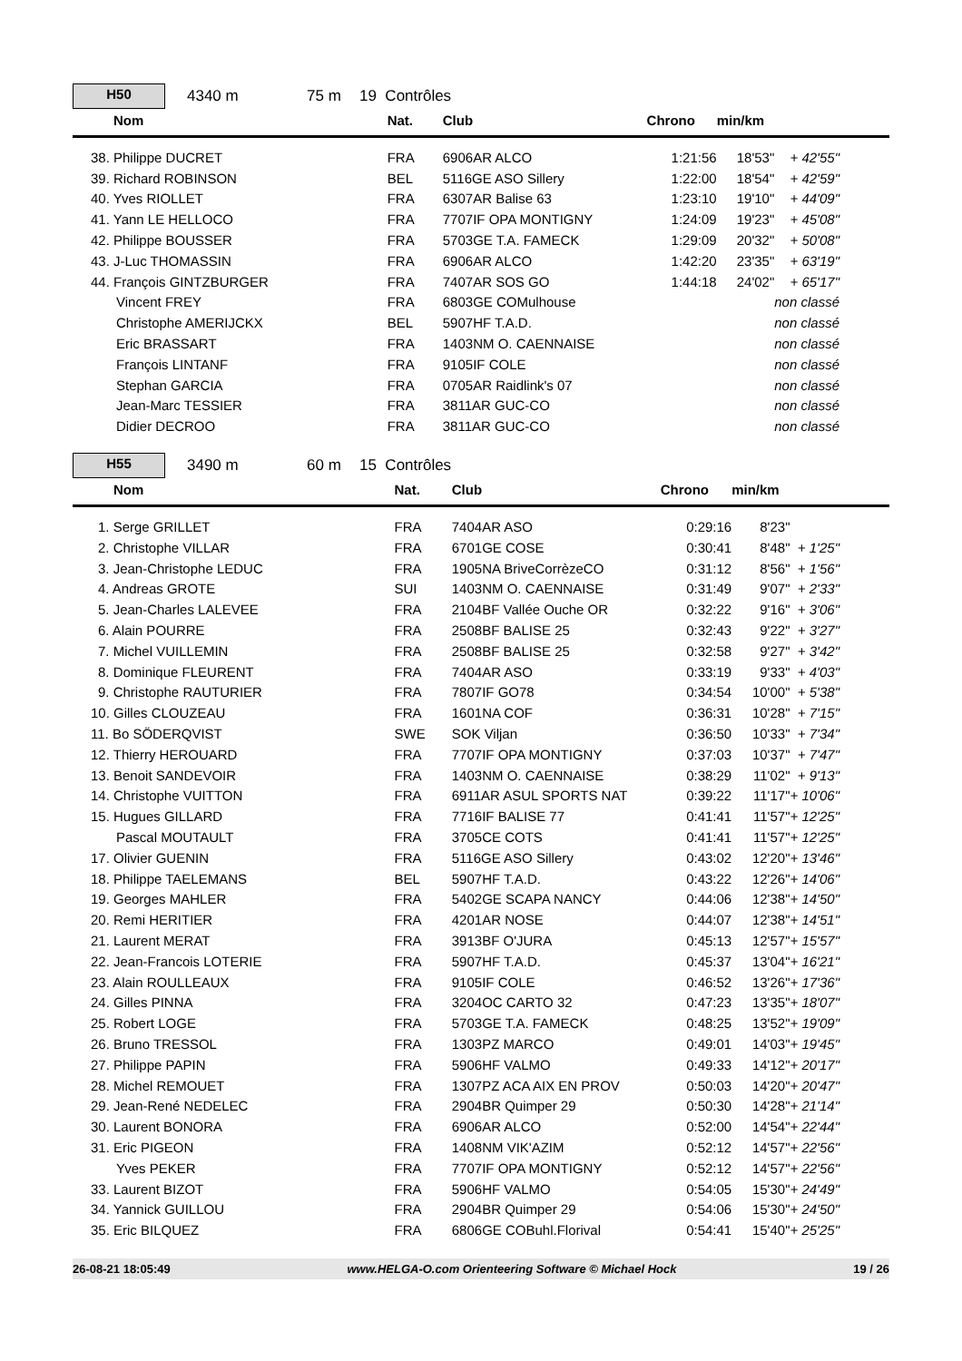H50
4340 m 75 m 19 Contrôles
| Nom | Nat. | Club | Chrono | min/km | |
| --- | --- | --- | --- | --- | --- |
| 38. Philippe DUCRET | FRA | 6906AR ALCO | 1:21:56 | 18'53" | + 42'55" |
| 39. Richard ROBINSON | BEL | 5116GE ASO Sillery | 1:22:00 | 18'54" | + 42'59" |
| 40. Yves RIOLLET | FRA | 6307AR Balise 63 | 1:23:10 | 19'10" | + 44'09" |
| 41. Yann LE HELLOCO | FRA | 7707IF OPA MONTIGNY | 1:24:09 | 19'23" | + 45'08" |
| 42. Philippe BOUSSER | FRA | 5703GE T.A. FAMECK | 1:29:09 | 20'32" | + 50'08" |
| 43. J-Luc THOMASSIN | FRA | 6906AR ALCO | 1:42:20 | 23'35" | + 63'19" |
| 44. François GINTZBURGER | FRA | 7407AR SOS GO | 1:44:18 | 24'02" | + 65'17" |
| Vincent FREY | FRA | 6803GE COMulhouse | | | non classé |
| Christophe AMERIJCKX | BEL | 5907HF T.A.D. | | | non classé |
| Eric BRASSART | FRA | 1403NM O. CAENNAISE | | | non classé |
| François LINTANF | FRA | 9105IF COLE | | | non classé |
| Stephan GARCIA | FRA | 0705AR Raidlink's 07 | | | non classé |
| Jean-Marc TESSIER | FRA | 3811AR GUC-CO | | | non classé |
| Didier DECROO | FRA | 3811AR GUC-CO | | | non classé |
H55
3490 m 60 m 15 Contrôles
| Nom | Nat. | Club | Chrono | min/km | |
| --- | --- | --- | --- | --- | --- |
| 1. Serge GRILLET | FRA | 7404AR ASO | 0:29:16 | 8'23" | |
| 2. Christophe VILLAR | FRA | 6701GE COSE | 0:30:41 | 8'48" | + 1'25" |
| 3. Jean-Christophe LEDUC | FRA | 1905NA BriveCorrèzeCO | 0:31:12 | 8'56" | + 1'56" |
| 4. Andreas GROTE | SUI | 1403NM O. CAENNAISE | 0:31:49 | 9'07" | + 2'33" |
| 5. Jean-Charles LALEVEE | FRA | 2104BF Vallée Ouche OR | 0:32:22 | 9'16" | + 3'06" |
| 6. Alain POURRE | FRA | 2508BF BALISE 25 | 0:32:43 | 9'22" | + 3'27" |
| 7. Michel VUILLEMIN | FRA | 2508BF BALISE 25 | 0:32:58 | 9'27" | + 3'42" |
| 8. Dominique FLEURENT | FRA | 7404AR ASO | 0:33:19 | 9'33" | + 4'03" |
| 9. Christophe RAUTURIER | FRA | 7807IF GO78 | 0:34:54 | 10'00" | + 5'38" |
| 10. Gilles CLOUZEAU | FRA | 1601NA COF | 0:36:31 | 10'28" | + 7'15" |
| 11. Bo SÖDERQVIST | SWE | SOK Viljan | 0:36:50 | 10'33" | + 7'34" |
| 12. Thierry HEROUARD | FRA | 7707IF OPA MONTIGNY | 0:37:03 | 10'37" | + 7'47" |
| 13. Benoit SANDEVOIR | FRA | 1403NM O. CAENNAISE | 0:38:29 | 11'02" | + 9'13" |
| 14. Christophe VUITTON | FRA | 6911AR ASUL SPORTS NAT | 0:39:22 | 11'17" | + 10'06" |
| 15. Hugues GILLARD | FRA | 7716IF BALISE 77 | 0:41:41 | 11'57" | + 12'25" |
| Pascal MOUTAULT | FRA | 3705CE COTS | 0:41:41 | 11'57" | + 12'25" |
| 17. Olivier GUENIN | FRA | 5116GE ASO Sillery | 0:43:02 | 12'20" | + 13'46" |
| 18. Philippe TAELEMANS | BEL | 5907HF T.A.D. | 0:43:22 | 12'26" | + 14'06" |
| 19. Georges MAHLER | FRA | 5402GE SCAPA NANCY | 0:44:06 | 12'38" | + 14'50" |
| 20. Remi HERITIER | FRA | 4201AR NOSE | 0:44:07 | 12'38" | + 14'51" |
| 21. Laurent MERAT | FRA | 3913BF O'JURA | 0:45:13 | 12'57" | + 15'57" |
| 22. Jean-Francois LOTERIE | FRA | 5907HF T.A.D. | 0:45:37 | 13'04" | + 16'21" |
| 23. Alain ROULLEAUX | FRA | 9105IF COLE | 0:46:52 | 13'26" | + 17'36" |
| 24. Gilles PINNA | FRA | 3204OC CARTO 32 | 0:47:23 | 13'35" | + 18'07" |
| 25. Robert LOGE | FRA | 5703GE T.A. FAMECK | 0:48:25 | 13'52" | + 19'09" |
| 26. Bruno TRESSOL | FRA | 1303PZ MARCO | 0:49:01 | 14'03" | + 19'45" |
| 27. Philippe PAPIN | FRA | 5906HF VALMO | 0:49:33 | 14'12" | + 20'17" |
| 28. Michel REMOUET | FRA | 1307PZ ACA AIX EN PROV | 0:50:03 | 14'20" | + 20'47" |
| 29. Jean-René NEDELEC | FRA | 2904BR Quimper 29 | 0:50:30 | 14'28" | + 21'14" |
| 30. Laurent BONORA | FRA | 6906AR ALCO | 0:52:00 | 14'54" | + 22'44" |
| 31. Eric PIGEON | FRA | 1408NM VIK'AZIM | 0:52:12 | 14'57" | + 22'56" |
| Yves PEKER | FRA | 7707IF OPA MONTIGNY | 0:52:12 | 14'57" | + 22'56" |
| 33. Laurent BIZOT | FRA | 5906HF VALMO | 0:54:05 | 15'30" | + 24'49" |
| 34. Yannick GUILLOU | FRA | 2904BR Quimper 29 | 0:54:06 | 15'30" | + 24'50" |
| 35. Eric BILQUEZ | FRA | 6806GE COBuhl.Florival | 0:54:41 | 15'40" | + 25'25" |
26-08-21 18:05:49 www.HELGA-O.com Orienteering Software © Michael Hock 19 / 26